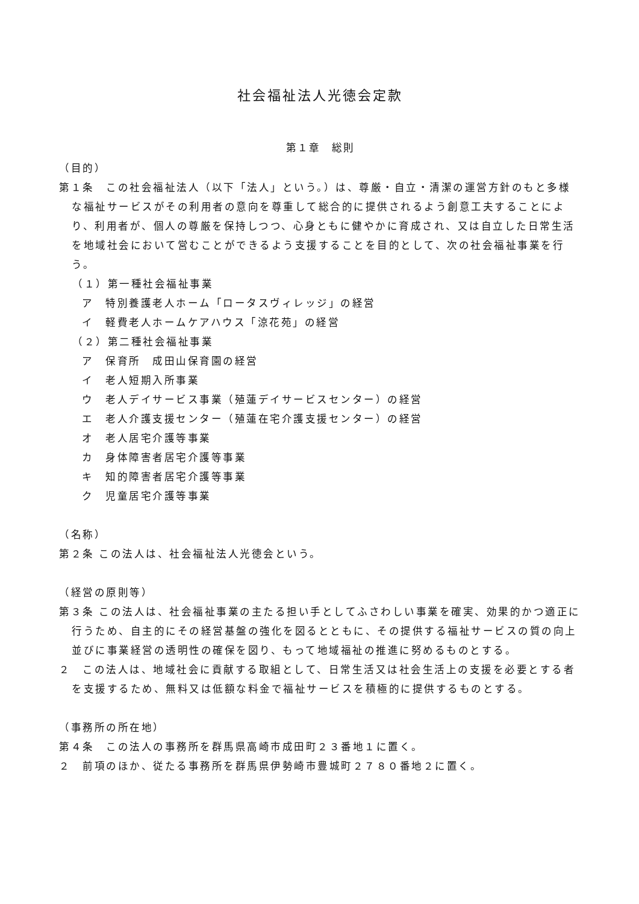社会福祉法人光徳会定款
第１章　総則
（目的）
第１条　この社会福祉法人（以下「法人」という。）は、尊厳・自立・清潔の運営方針のもと多様な福祉サービスがその利用者の意向を尊重して総合的に提供されるよう創意工夫することにより、利用者が、個人の尊厳を保持しつつ、心身ともに健やかに育成され、又は自立した日常生活を地域社会において営むことができるよう支援することを目的として、次の社会福祉事業を行う。
（１）第一種社会福祉事業
ア　特別養護老人ホーム「ロータスヴィレッジ」の経営
イ　軽費老人ホームケアハウス「涼花苑」の経営
（２）第二種社会福祉事業
ア　保育所　成田山保育園の経営
イ　老人短期入所事業
ウ　老人デイサービス事業（殖蓮デイサービスセンター）の経営
エ　老人介護支援センター（殖蓮在宅介護支援センター）の経営
オ　老人居宅介護等事業
カ　身体障害者居宅介護等事業
キ　知的障害者居宅介護等事業
ク　児童居宅介護等事業
（名称）
第２条 この法人は、社会福祉法人光徳会という。
（経営の原則等）
第３条 この法人は、社会福祉事業の主たる担い手としてふさわしい事業を確実、効果的かつ適正に行うため、自主的にその経営基盤の強化を図るとともに、その提供する福祉サービスの質の向上並びに事業経営の透明性の確保を図り、もって地域福祉の推進に努めるものとする。
２　この法人は、地域社会に貢献する取組として、日常生活又は社会生活上の支援を必要とする者を支援するため、無料又は低額な料金で福祉サービスを積極的に提供するものとする。
（事務所の所在地）
第４条　この法人の事務所を群馬県高崎市成田町２３番地１に置く。
２　前項のほか、従たる事務所を群馬県伊勢崎市豊城町２７８０番地２に置く。